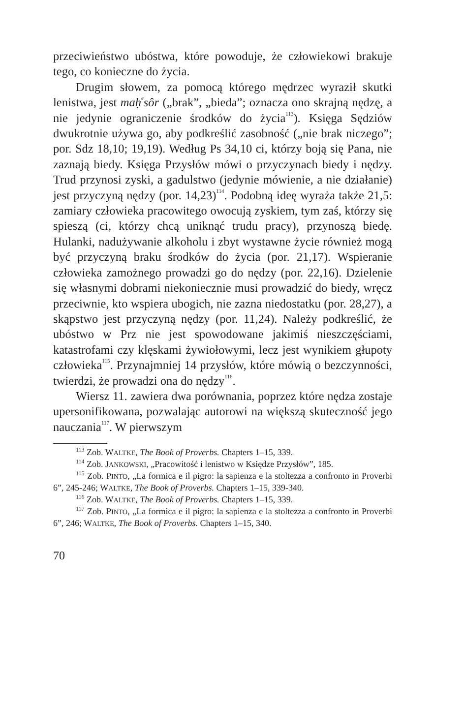przeciwieństwo ubóstwa, które powoduje, że człowiekowi brakuje tego, co konieczne do życia.
Drugim słowem, za pomocą którego mędrzec wyraził skutki lenistwa, jest maḥ<sup>e</sup>sôr („brak”, „bieda”; oznacza ono skrajną nędzę, a nie jedynie ograniczenie środków do życia<sup>113</sup>). Księga Sędziów dwukrotnie używa go, aby podkreślić zasobność („nie brak niczego”; por. Sdz 18,10; 19,19). Według Ps 34,10 ci, którzy boją się Pana, nie zaznają biedy. Księga Przysłów mówi o przyczynach biedy i nędzy. Trud przynosi zyski, a gadulstwo (jedynie mówienie, a nie działanie) jest przyczyną nędzy (por. 14,23)<sup>114</sup>. Podobną ideę wyraża także 21,5: zamiary człowieka pracowitego owocują zyskiem, tym zaś, którzy się spieszą (ci, którzy chcą uniknąć trudu pracy), przynoszą biedę. Hulanki, nadużywanie alkoholu i zbyt wystawne życie również mogą być przyczyną braku środków do życia (por. 21,17). Wspieranie człowieka zamożnego prowadzi go do nędzy (por. 22,16). Dzielenie się własnymi dobrami niekoniecznie musi prowadzić do biedy, wręcz przeciwnie, kto wspiera ubogich, nie zazna niedostatku (por. 28,27), a skąpstwo jest przyczyną nędzy (por. 11,24). Należy podkreślić, że ubóstwo w Prz nie jest spowodowane jakimiś nieszczęściami, katastrofami czy klęskami żywiołowymi, lecz jest wynikiem głupoty człowieka<sup>115</sup>. Przynajmniej 14 przysłów, które mówią o bezczynności, twierdzi, że prowadzi ona do nędzy<sup>116</sup>.
Wiersz 11. zawiera dwa porównania, poprzez które nędza zostaje upersonifikowana, pozwalając autorowi na większą skuteczność jego nauczania<sup>117</sup>. W pierwszym
<sup>113</sup> Zob. WALTKE, The Book of Proverbs. Chapters 1–15, 339.
<sup>114</sup> Zob. JANKOWSKI, „Pracowitość i lenistwo w Księdze Przysłów”, 185.
<sup>115</sup> Zob. PINTO, „La formica e il pigro: la sapienza e la stoltezza a confronto in Proverbi 6”, 245-246; WALTKE, The Book of Proverbs. Chapters 1–15, 339-340.
<sup>116</sup> Zob. WALTKE, The Book of Proverbs. Chapters 1–15, 339.
<sup>117</sup> Zob. PINTO, „La formica e il pigro: la sapienza e la stoltezza a confronto in Proverbi 6”, 246; WALTKE, The Book of Proverbs. Chapters 1–15, 340.
70